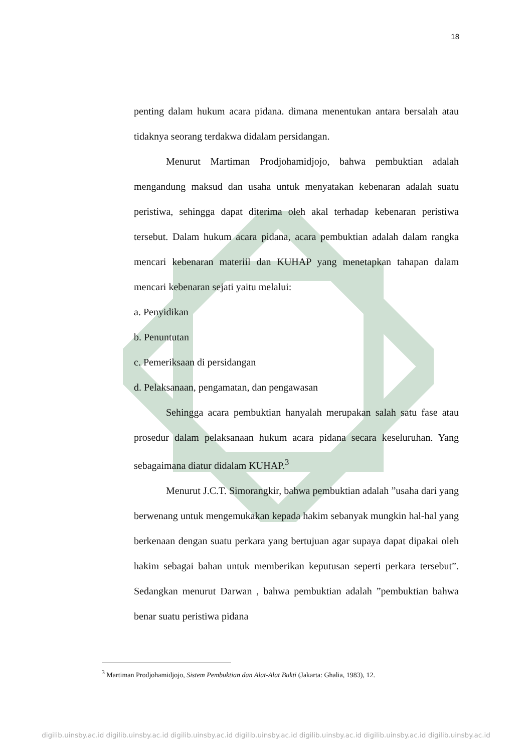18
penting dalam hukum acara pidana. dimana menentukan antara bersalah atau tidaknya seorang terdakwa didalam persidangan.
Menurut Martiman Prodjohamidjojo, bahwa pembuktian adalah mengandung maksud dan usaha untuk menyatakan kebenaran adalah suatu peristiwa, sehingga dapat diterima oleh akal terhadap kebenaran peristiwa tersebut. Dalam hukum acara pidana, acara pembuktian adalah dalam rangka mencari kebenaran materiil dan KUHAP yang menetapkan tahapan dalam mencari kebenaran sejati yaitu melalui:
a. Penyidikan
b. Penuntutan
c. Pemeriksaan di persidangan
d. Pelaksanaan, pengamatan, dan pengawasan
Sehingga acara pembuktian hanyalah merupakan salah satu fase atau prosedur dalam pelaksanaan hukum acara pidana secara keseluruhan. Yang sebagaimana diatur didalam KUHAP.<sup>3</sup>
Menurut J.C.T. Simorangkir, bahwa pembuktian adalah ”usaha dari yang berwenang untuk mengemukakan kepada hakim sebanyak mungkin hal-hal yang berkenaan dengan suatu perkara yang bertujuan agar supaya dapat dipakai oleh hakim sebagai bahan untuk memberikan keputusan seperti perkara tersebut”. Sedangkan menurut Darwan , bahwa pembuktian adalah ”pembuktian bahwa benar suatu peristiwa pidana
<sup>3</sup> Martiman Prodjohamidjojo, Sistem Pembuktian dan Alat-Alat Bukti (Jakarta: Ghalia, 1983), 12.
digilib.uinsby.ac.id digilib.uinsby.ac.id digilib.uinsby.ac.id digilib.uinsby.ac.id digilib.uinsby.ac.id digilib.uinsby.ac.id digilib.uinsby.ac.id